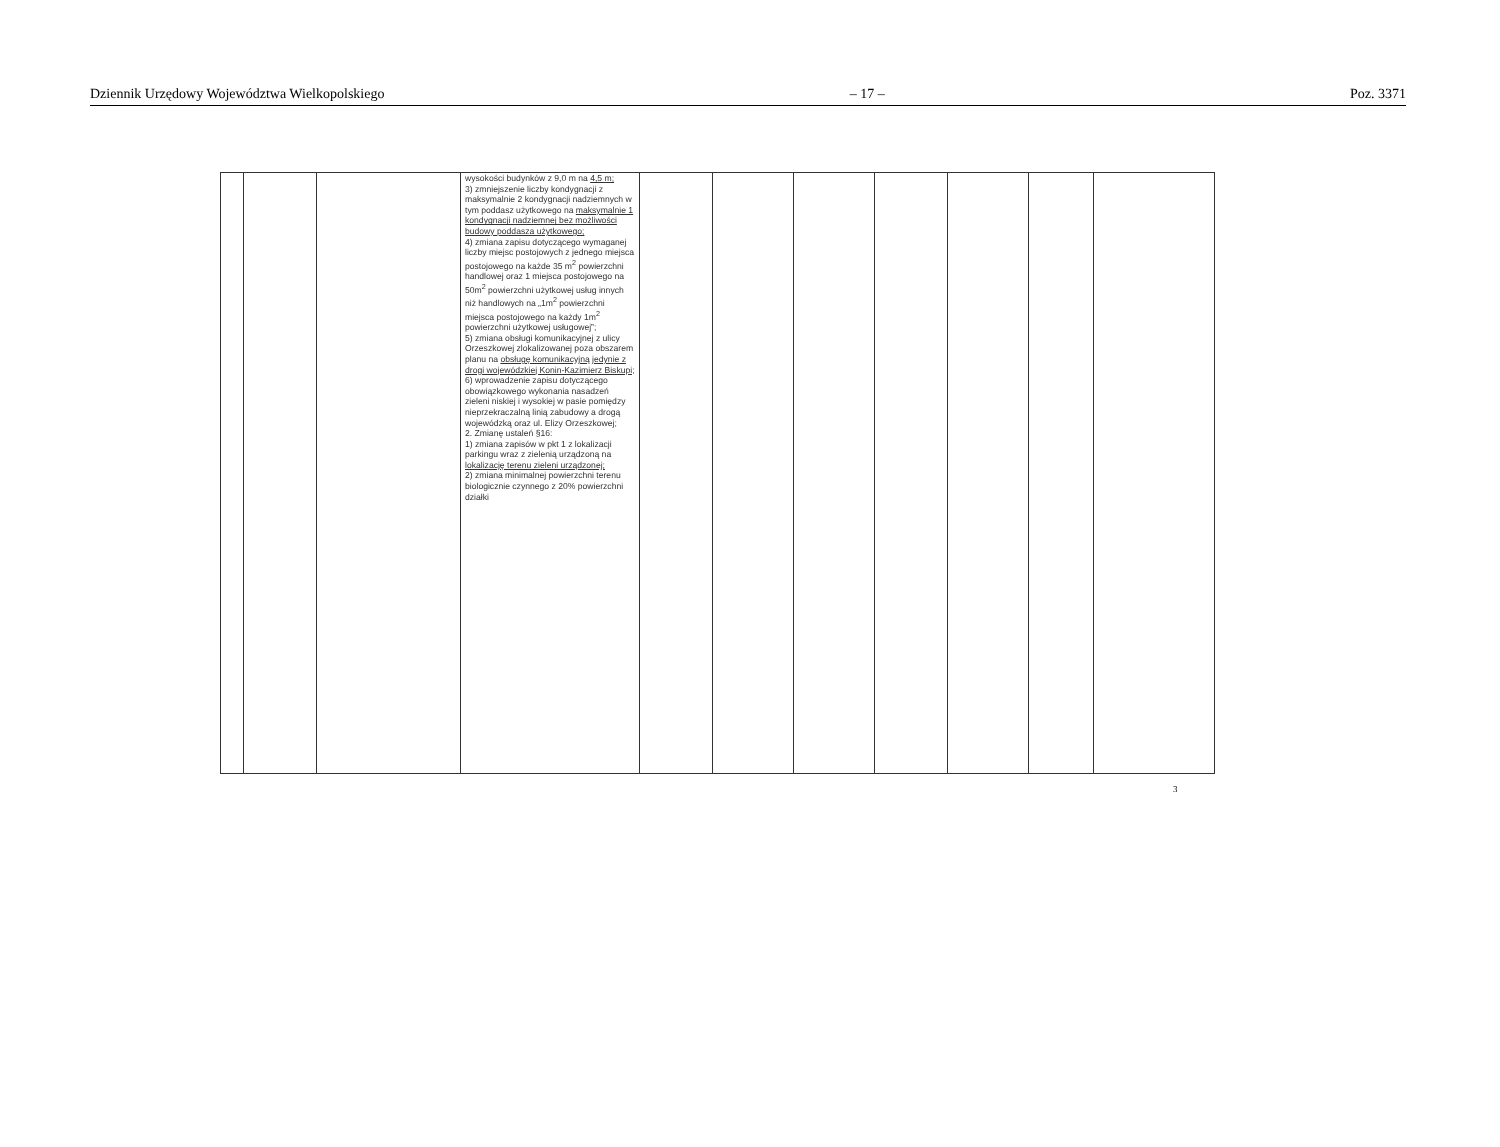Dziennik Urzędowy Województwa Wielkopolskiego – 17 – Poz. 3371
| | | | wysokości budynków z 9,0 m na 4,5 m; 3) zmniejszenie liczby kondygnacji z maksymalnie 2 kondygnacji nadziemnych w tym poddasz użytkowego na maksymalnie 1 kondygnacji nadziemnej bez możliwości budowy poddasza użytkowego; 4) zmiana zapisu dotyczącego wymaganej liczby miejsc postojowych z jednego miejsca postojowego na każde 35 m<sup>2</sup> powierzchni handlowej oraz 1 miejsca postojowego na 50m<sup>2</sup> powierzchni użytkowej usług innych niż handlowych na „1m<sup>2</sup> powierzchni miejsca postojowego na każdy 1m<sup>2</sup> powierzchni użytkowej usługowej”; 5) zmiana obsługi komunikacyjnej z ulicy Orzeszkowej zlokalizowanej poza obszarem planu na obsługę komunikacyjną jedynie z drogi wojewódzkiej Konin-Kazimierz Biskupi; 6) wprowadzenie zapisu dotyczącego obowiązkowego wykonania nasadzeń zieleni niskiej i wysokiej w pasie pomiędzy nieprzekraczalną linią zabudowy a drogą wojewódzką oraz ul. Elizy Orzeszkowej; 2. Zmianę ustaleń §16: 1) zmiana zapisów w pkt 1 z lokalizacji parkingu wraz z zielenią urządzoną na lokalizację terenu zieleni urządzonej; 2) zmiana minimalnej powierzchni terenu biologicznie czynnego z 20% powierzchni działki | | | | | | | |
3